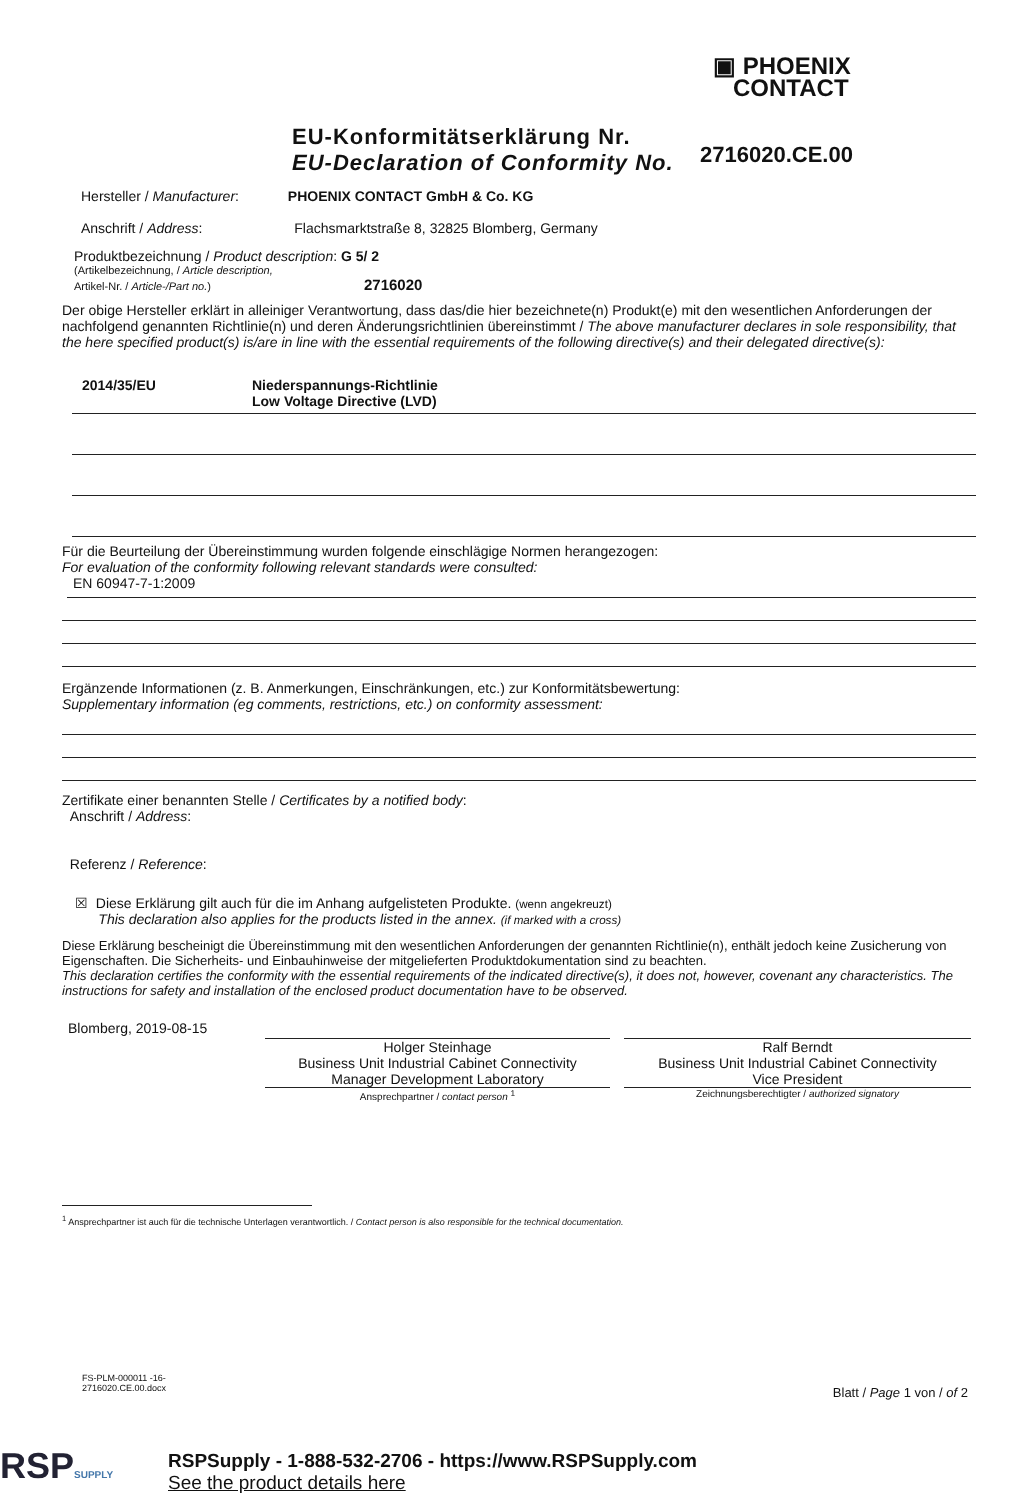▣ PHOENIX
CONTACT
EU-Konformitätserklärung Nr.
EU-Declaration of Conformity No.
2716020.CE.00
Hersteller / Manufacturer: PHOENIX CONTACT GmbH & Co. KG
Anschrift / Address: Flachsmarktstraße 8, 32825 Blomberg, Germany
Produktbezeichnung / Product description: G 5/ 2
(Artikelbezeichnung, / Article description,
Artikel-Nr. / Article-/Part no.) 2716020
Der obige Hersteller erklärt in alleiniger Verantwortung, dass das/die hier bezeichnete(n) Produkt(e) mit den wesentlichen Anforderungen der nachfolgend genannten Richtlinie(n) und deren Änderungsrichtlinien übereinstimmt / The above manufacturer declares in sole responsibility, that the here specified product(s) is/are in line with the essential requirements of the following directive(s) and their delegated directive(s):
2014/35/EU Niederspannungs-Richtlinie
Low Voltage Directive (LVD)
Für die Beurteilung der Übereinstimmung wurden folgende einschlägige Normen herangezogen:
For evaluation of the conformity following relevant standards were consulted:
EN 60947-7-1:2009
Ergänzende Informationen (z. B. Anmerkungen, Einschränkungen, etc.) zur Konformitätsbewertung:
Supplementary information (eg comments, restrictions, etc.) on conformity assessment:
Zertifikate einer benannten Stelle / Certificates by a notified body:
Anschrift / Address:
Referenz / Reference:
☒ Diese Erklärung gilt auch für die im Anhang aufgelisteten Produkte. (wenn angekreuzt)
This declaration also applies for the products listed in the annex. (if marked with a cross)
Diese Erklärung bescheinigt die Übereinstimmung mit den wesentlichen Anforderungen der genannten Richtlinie(n), enthält jedoch keine Zusicherung von Eigenschaften. Die Sicherheits- und Einbauhinweise der mitgelieferten Produktdokumentation sind zu beachten.
This declaration certifies the conformity with the essential requirements of the indicated directive(s), it does not, however, covenant any characteristics. The instructions for safety and installation of the enclosed product documentation have to be observed.
Blomberg, 2019-08-15
Holger Steinhage
Business Unit Industrial Cabinet Connectivity
Manager Development Laboratory
Ansprechpartner / contact person <sup>1</sup>
Ralf Berndt
Business Unit Industrial Cabinet Connectivity
Vice President
Zeichnungsberechtigter / authorized signatory
<sup>1</sup> Ansprechpartner ist auch für die technische Unterlagen verantwortlich. / Contact person is also responsible for the technical documentation.
FS-PLM-000011 -16-
2716020.CE.00.docx
Blatt / Page 1 von / of 2
RSPSUPPLY
RSPSupply - 1-888-532-2706 - https://www.RSPSupply.com
See the product details here